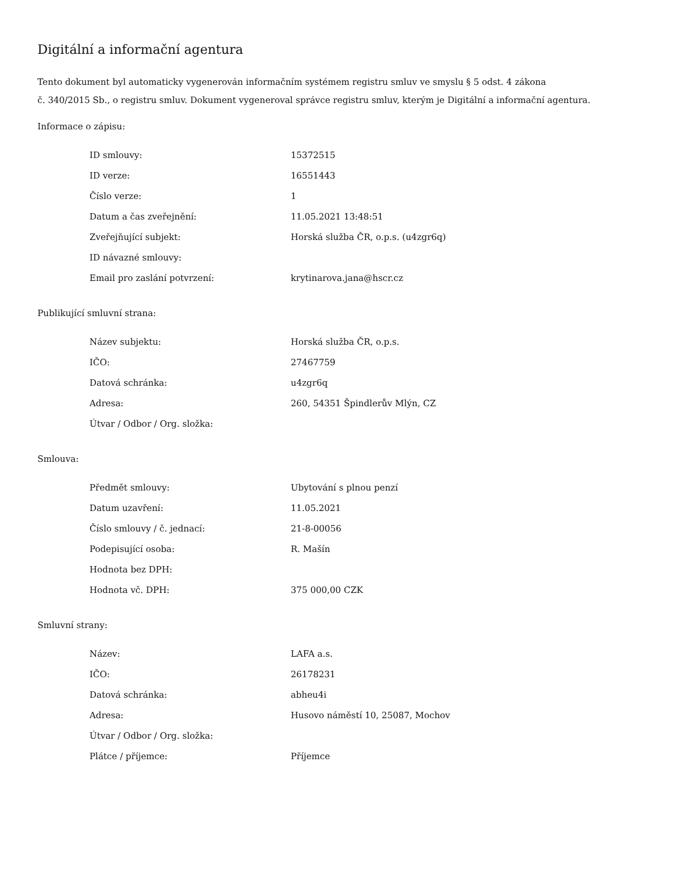Digitální a informační agentura
Tento dokument byl automaticky vygenerován informačním systémem registru smluv ve smyslu § 5 odst. 4 zákona
č. 340/2015 Sb., o registru smluv. Dokument vygeneroval správce registru smluv, kterým je Digitální a informační agentura.
Informace o zápisu:
| ID smlouvy: | 15372515 |
| ID verze: | 16551443 |
| Číslo verze: | 1 |
| Datum a čas zveřejnění: | 11.05.2021 13:48:51 |
| Zveřejňující subjekt: | Horská služba ČR, o.p.s. (u4zgr6q) |
| ID návazné smlouvy: | |
| Email pro zaslání potvrzení: | krytinarova.jana@hscr.cz |
Publikující smluvní strana:
| Název subjektu: | Horská služba ČR, o.p.s. |
| IČO: | 27467759 |
| Datová schránka: | u4zgr6q |
| Adresa: | 260, 54351 Špindlerův Mlýn, CZ |
| Útvar / Odbor / Org. složka: | |
Smlouva:
| Předmět smlouvy: | Ubytování s plnou penzí |
| Datum uzavření: | 11.05.2021 |
| Číslo smlouvy / č. jednací: | 21-8-00056 |
| Podepisující osoba: | R. Mašín |
| Hodnota bez DPH: | |
| Hodnota vč. DPH: | 375 000,00 CZK |
Smluvní strany:
| Název: | LAFA a.s. |
| IČO: | 26178231 |
| Datová schránka: | abheu4i |
| Adresa: | Husovo náměstí 10, 25087, Mochov |
| Útvar / Odbor / Org. složka: | |
| Plátce / příjemce: | Příjemce |